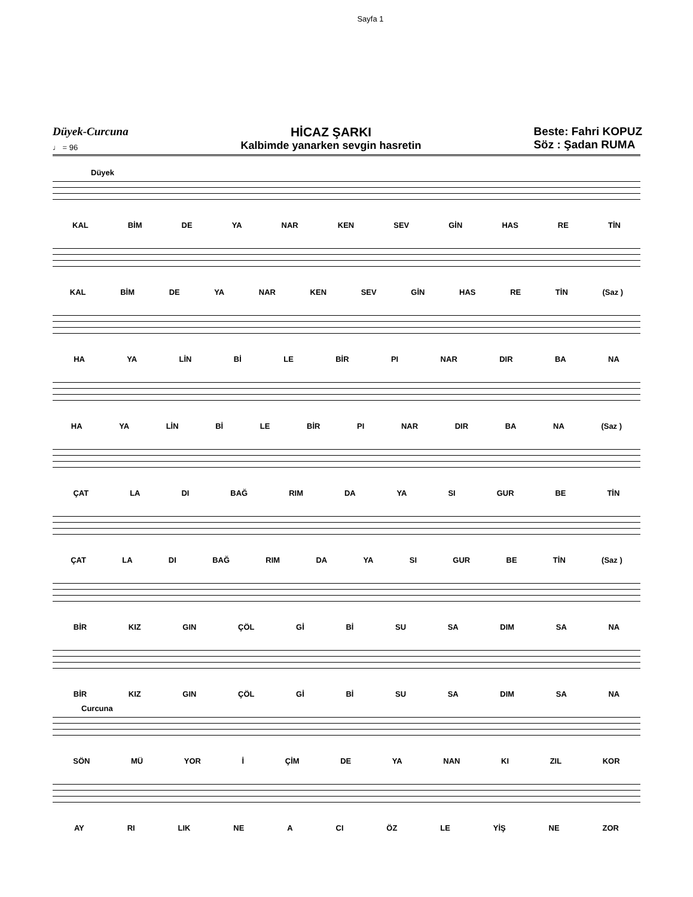Sayfa 1
Düyek-Curcuna
♩ = 96
HİCAZ ŞARKI
Kalbimde yanarken sevgin hasretin
Beste: Fahri KOPUZ
Söz : Şadan RUMA
Düyek
KAL BİM DE YA NAR KEN SEV GİN HAS RE TİN
KAL BİM DE YA NAR KEN SEV GİN HAS RE TİN (Saz )
HA YA LİN Bİ LE BİR PI NAR DIR BA NA
HA YA LİN Bİ LE BİR PI NAR DIR BA NA (Saz )
ÇAT LA DI BAĞ RIM DA YA SI GUR BE TİN
ÇAT LA DI BAĞ RIM DA YA SI GUR BE TİN (Saz )
BİR KIZ GIN ÇÖL Gİ Bİ SU SA DIM SA NA
BİR KIZ GIN ÇÖL Gİ Bİ SU SA DIM SA NA
Curcuna
SÖN MÜ YOR İ ÇİM DE YA NAN KI ZIL KOR
AY RI LIK NE A CI ÖZ LE YİŞ NE ZOR